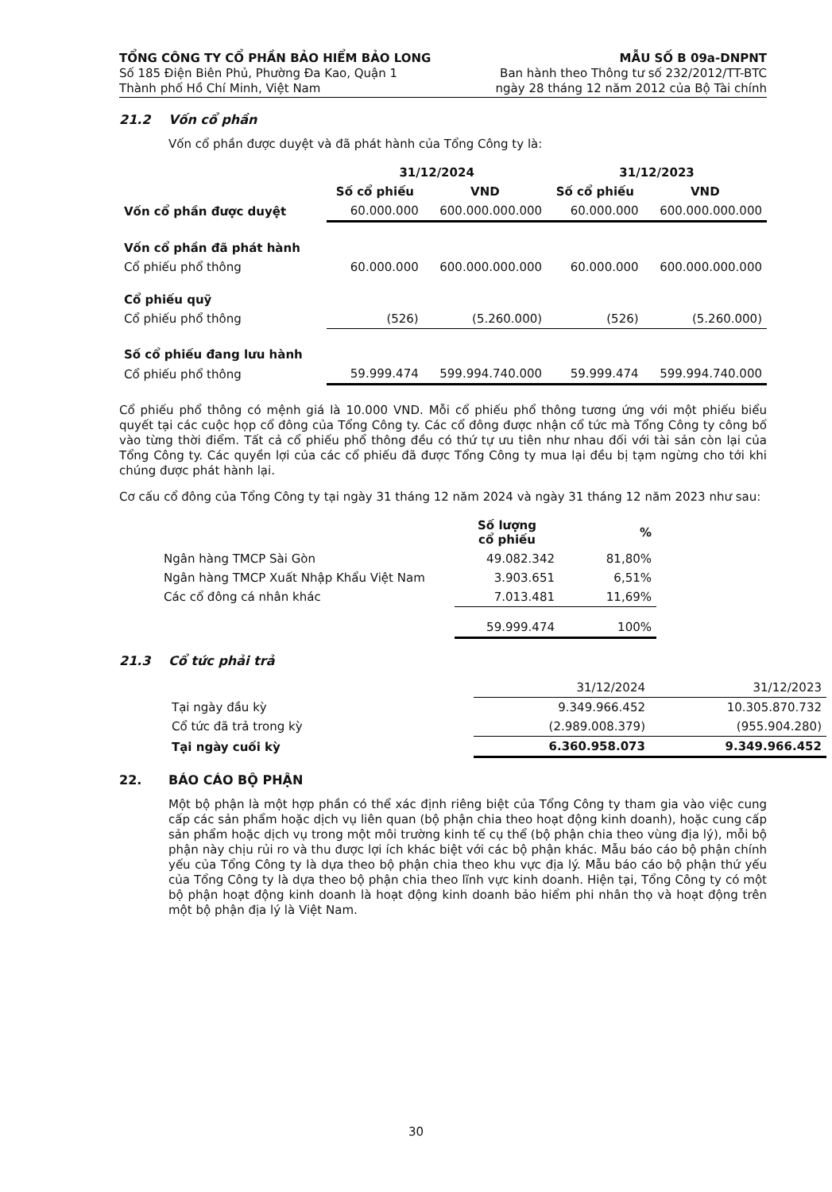TỔNG CÔNG TY CỔ PHẦN BẢO HIỂM BẢO LONG
Số 185 Điện Biên Phủ, Phường Đa Kao, Quận 1
Thành phố Hồ Chí Minh, Việt Nam
MẪU SỐ B 09a-DNPNT
Ban hành theo Thông tư số 232/2012/TT-BTC
ngày 28 tháng 12 năm 2012 của Bộ Tài chính
21.2 Vốn cổ phần
Vốn cổ phần được duyệt và đã phát hành của Tổng Công ty là:
| | 31/12/2024 | | 31/12/2023 | |
| --- | --- | --- | --- | --- |
| | Số cổ phiếu | VND | Số cổ phiếu | VND |
| Vốn cổ phần được duyệt | 60.000.000 | 600.000.000.000 | 60.000.000 | 600.000.000.000 |
| Vốn cổ phần đã phát hành | | | | |
| Cổ phiếu phổ thông | 60.000.000 | 600.000.000.000 | 60.000.000 | 600.000.000.000 |
| Cổ phiếu quỹ | | | | |
| Cổ phiếu phổ thông | (526) | (5.260.000) | (526) | (5.260.000) |
| Số cổ phiếu đang lưu hành | | | | |
| Cổ phiếu phổ thông | 59.999.474 | 599.994.740.000 | 59.999.474 | 599.994.740.000 |
Cổ phiếu phổ thông có mệnh giá là 10.000 VND. Mỗi cổ phiếu phổ thông tương ứng với một phiếu biểu quyết tại các cuộc họp cổ đông của Tổng Công ty. Các cổ đông được nhận cổ tức mà Tổng Công ty công bố vào từng thời điểm. Tất cả cổ phiếu phổ thông đều có thứ tự ưu tiên như nhau đối với tài sản còn lại của Tổng Công ty. Các quyền lợi của các cổ phiếu đã được Tổng Công ty mua lại đều bị tạm ngừng cho tới khi chúng được phát hành lại.
Cơ cấu cổ đông của Tổng Công ty tại ngày 31 tháng 12 năm 2024 và ngày 31 tháng 12 năm 2023 như sau:
| | Số lượng cổ phiếu | % |
| --- | --- | --- |
| Ngân hàng TMCP Sài Gòn | 49.082.342 | 81,80% |
| Ngân hàng TMCP Xuất Nhập Khẩu Việt Nam | 3.903.651 | 6,51% |
| Các cổ đông cá nhân khác | 7.013.481 | 11,69% |
| | 59.999.474 | 100% |
21.3 Cổ tức phải trả
| | 31/12/2024 | 31/12/2023 |
| Tại ngày đầu kỳ | 9.349.966.452 | 10.305.870.732 |
| Cổ tức đã trả trong kỳ | (2.989.008.379) | (955.904.280) |
| Tại ngày cuối kỳ | 6.360.958.073 | 9.349.966.452 |
22. BÁO CÁO BỘ PHẬN
Một bộ phận là một hợp phần có thể xác định riêng biệt của Tổng Công ty tham gia vào việc cung cấp các sản phẩm hoặc dịch vụ liên quan (bộ phận chia theo hoạt động kinh doanh), hoặc cung cấp sản phẩm hoặc dịch vụ trong một môi trường kinh tế cụ thể (bộ phận chia theo vùng địa lý), mỗi bộ phận này chịu rủi ro và thu được lợi ích khác biệt với các bộ phận khác. Mẫu báo cáo bộ phận chính yếu của Tổng Công ty là dựa theo bộ phận chia theo khu vực địa lý. Mẫu báo cáo bộ phận thứ yếu của Tổng Công ty là dựa theo bộ phận chia theo lĩnh vực kinh doanh. Hiện tại, Tổng Công ty có một bộ phận hoạt động kinh doanh là hoạt động kinh doanh bảo hiểm phi nhân thọ và hoạt động trên một bộ phận địa lý là Việt Nam.
30